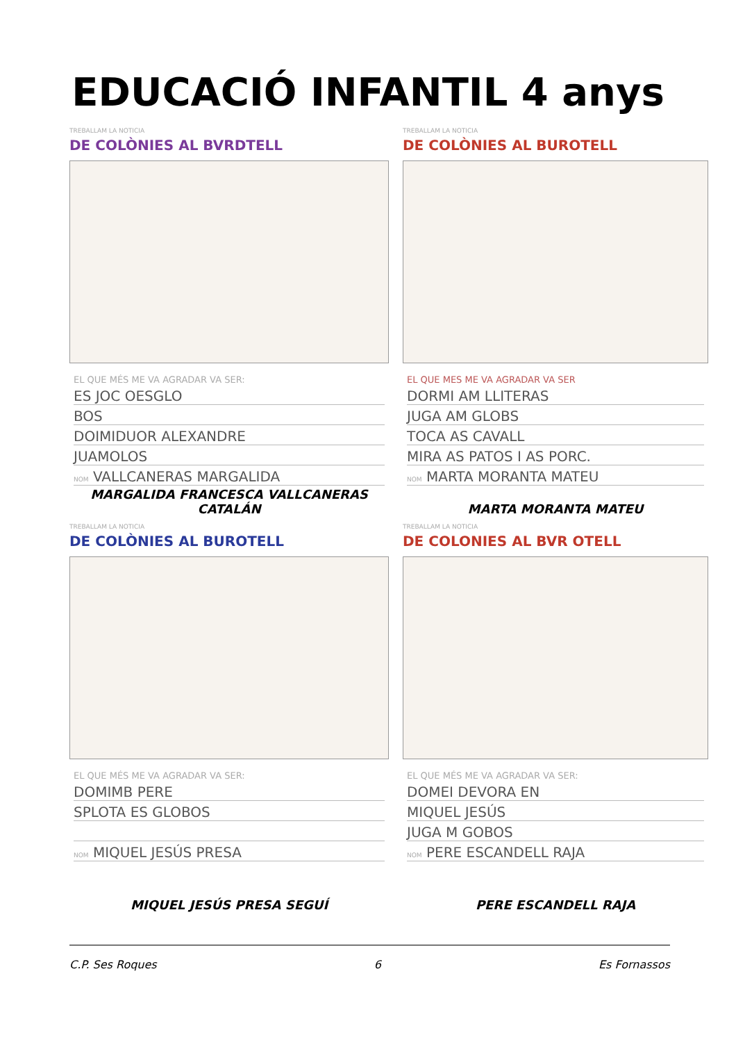EDUCACIÓ INFANTIL 4 anys
TREBALLAM LA NOTICIA
DE COLÒNIES AL BVRDTELL
EL QUE MÉS ME VA AGRADAR VA SER:
ES JOC OESGLO
BOS
DOIMIDUOR ALEXANDRE
JUAMOLOS
NOM VALLCANERAS MARGALIDA
MARGALIDA FRANCESCA VALLCANERAS CATALÁN
TREBALLAM LA NOTICIA
DE COLÒNIES AL BUROTELL
EL QUE MES ME VA AGRADAR VA SER
DORMI AM LLITERAS
JUGA AM GLOBS
TOCA AS CAVALL
MIRA AS PATOS I AS PORC.
NOM MARTA MORANTA MATEU
MARTA MORANTA MATEU
TREBALLAM LA NOTICIA
DE COLÒNIES AL BUROTELL
EL QUE MÉS ME VA AGRADAR VA SER:
DOMIMB PERE
SPLOTA ES GLOBOS
NOM MIQUEL JESÚS PRESA
MIQUEL JESÚS PRESA SEGUÍ
TREBALLAM LA NOTICIA
DE COLONIES AL BVR OTELL
EL QUE MÉS ME VA AGRADAR VA SER:
DOMEI DEVORA EN
MIQUEL JESÚS
JUGA M GOBOS
NOM PERE ESCANDELL RAJA
PERE ESCANDELL RAJA
C.P. Ses Roques 6 Es Fornassos